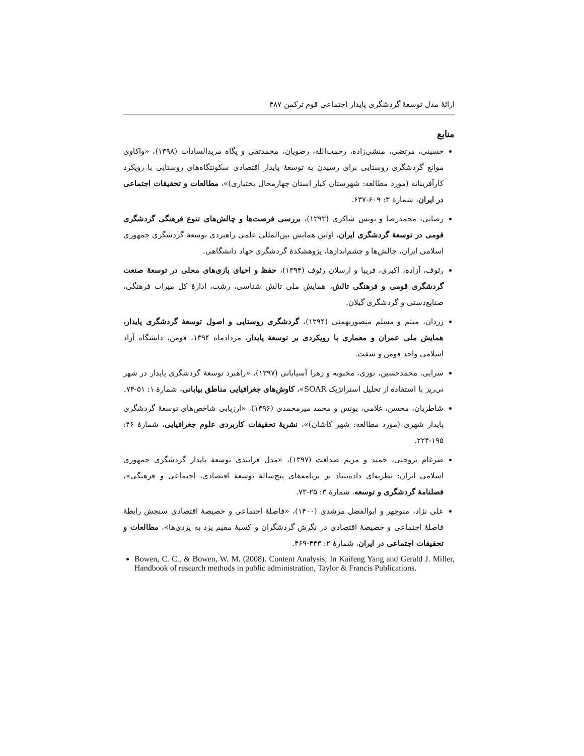ارائهٔ مدل توسعهٔ گردشگری پایدار اجتماعی قوم ترکمن ۴۸۷
منابع
حسینی، مرتضی، منشی‌زاده، رحمت‌الله، رضویان، محمدتقی و پگاه مریدالسادات (۱۳۹۸)، «واکاوی موانع گردشگری روستایی برای رسیدن به توسعهٔ پایدار اقتصادی سکونتگاه‌های روستایی با رویکرد کارآفرینانه (مورد مطالعه: شهرستان کیار استان چهارمحال بختیاری)»، مطالعات و تحقیقات اجتماعی در ایران، شمارهٔ ۳: ۶۰۹-۶۳۷.
رضایی، محمدرضا و یونس شاکری (۱۳۹۳)، بررسی فرصت‌ها و چالش‌های تنوع فرهنگی گردشگری قومی در توسعهٔ گردشگری ایران، اولین همایش بین‌المللی علمی راهبردی توسعهٔ گردشگری جمهوری اسلامی ایران، چالش‌ها و چشم‌اندازها، پژوهشکدهٔ گردشگری جهاد دانشگاهی.
رئوف، آزاده، اکبری، فریبا و ارسلان رئوف (۱۳۹۴)، حفظ و احیای بازی‌های محلی در توسعهٔ صنعت گردشگری قومی و فرهنگی تالش، همایش ملی تالش شناسی، رشت، ادارهٔ کل میراث فرهنگی، صنایع‌دستی و گردشگری گیلان.
زردان، میثم و مسلم منصوربهمنی (۱۳۹۴)، گردشگری روستایی و اصول توسعهٔ گردشگری پایدار، همایش ملی عمران و معماری با رویکردی بر توسعهٔ پایدار، مردادماه ۱۳۹۴، فومن، دانشگاه آزاد اسلامی واحد فومن و شفت.
سرایی، محمدحسین، نوری، محبوبه و زهرا آسیابانی (۱۳۹۷)، «راهبرد توسعهٔ گردشگری پایدار در شهر نی‌ریز با استفاده از تحلیل استراتژیک SOAR»، کاوش‌های جغرافیایی مناطق بیابانی، شمارهٔ ۱: ۵۱-۷۴.
شاطریان، محسن، غلامی، یونس و محمد میرمحمدی (۱۳۹۶)، «ارزیابی شاخص‌های توسعهٔ گردشگری پایدار شهری (مورد مطالعه: شهر کاشان)»، نشریهٔ تحقیقات کاربردی علوم جغرافیایی، شمارهٔ ۴۶: ۱۹۵-۲۲۴.
ضرغام بروجنی، حمید و مریم صداقت (۱۳۹۷)، «مدل فرایندی توسعهٔ پایدار گردشگری جمهوری اسلامی ایران: نظریه‌ای داده‌بنیاد بر برنامه‌های پنج‌سالهٔ توسعهٔ اقتصادی، اجتماعی و فرهنگی»، فصلنامهٔ گردشگری و توسعه، شمارهٔ ۳: ۲۵-۷۳.
علی نژاد، منوچهر و ابوالفضل مرشدی (۱۴۰۰)، «فاصلهٔ اجتماعی و خصیصهٔ اقتصادی سنجش رابطهٔ فاصلهٔ اجتماعی و خصیصهٔ اقتصادی در نگرش گردشگران و کسبهٔ مقیم یزد به یزدی‌ها»، مطالعات و تحقیقات اجتماعی در ایران، شمارهٔ ۲: ۴۴۳-۴۶۹.
Bowen, C. C., & Bowen, W. M. (2008). Content Analysis; In Kaifeng Yang and Gerald J. Miller, Handbook of research methods in public administration, Taylor & Francis Publications.